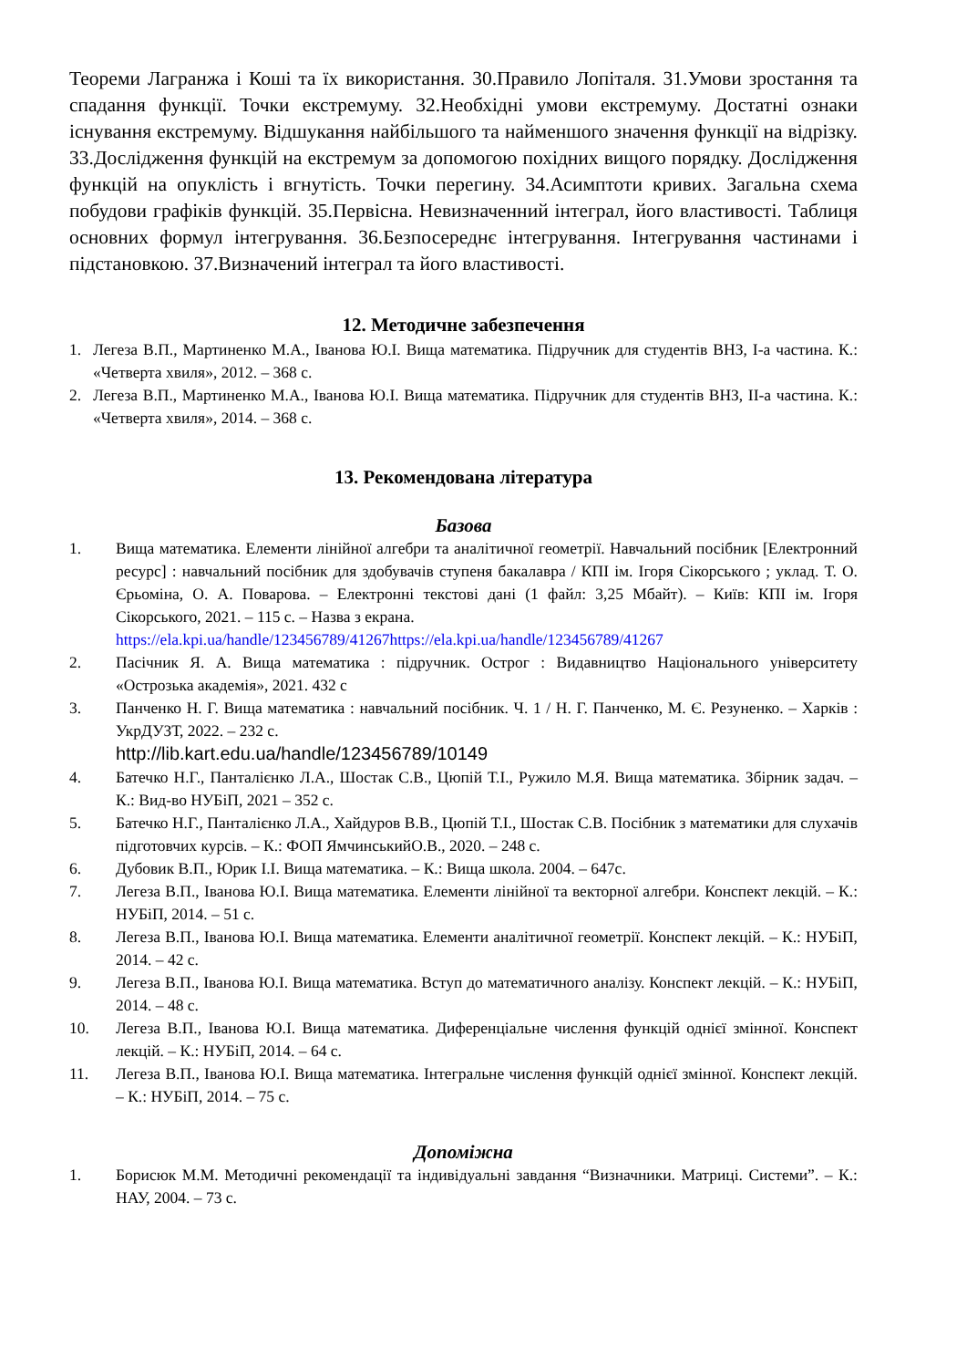Теореми Лагранжа і Коші та їх використання. 30.Правило Лопіталя. 31.Умови зростання та спадання функції. Точки екстремуму. 32.Необхідні умови екстремуму. Достатні ознаки існування екстремуму. Відшукання найбільшого та найменшого значення функції на відрізку. 33.Дослідження функцій на екстремум за допомогою похідних вищого порядку. Дослідження функцій на опуклість і вгнутість. Точки перегину. 34.Асимптоти кривих. Загальна схема побудови графіків функцій. 35.Первісна. Невизначенний інтеграл, його властивості. Таблиця основних формул інтегрування. 36.Безпосереднє інтегрування. Інтегрування частинами і підстановкою. 37.Визначений інтеграл та його властивості.
12. Методичне забезпечення
1. Легеза В.П., Мартиненко М.А., Іванова Ю.І. Вища математика. Підручник для студентів ВНЗ, І-а частина. К.: «Четверта хвиля», 2012. – 368 с.
2. Легеза В.П., Мартиненко М.А., Іванова Ю.І. Вища математика. Підручник для студентів ВНЗ, ІІ-а частина. К.: «Четверта хвиля», 2014. – 368 с.
13. Рекомендована література
Базова
1. Вища математика. Елементи лінійної алгебри та аналітичної геометрії. Навчальний посібник [Електронний ресурс] : навчальний посібник для здобувачів ступеня бакалавра / КПІ ім. Ігоря Сікорського ; уклад. Т. О. Єрьоміна, О. А. Поварова. – Електронні текстові дані (1 файл: 3,25 Мбайт). – Київ: КПІ ім. Ігоря Сікорського, 2021. – 115 с. – Назва з екрана.
https://ela.kpi.ua/handle/123456789/41267https://ela.kpi.ua/handle/123456789/41267
2. Пасічник Я. А. Вища математика : підручник. Острог : Видавництво Національного університету «Острозька академія», 2021. 432 с
3. Панченко Н. Г. Вища математика : навчальний посібник. Ч. 1 / Н. Г. Панченко, М. Є. Резуненко. – Харків : УкрДУЗТ, 2022. – 232 с.
http://lib.kart.edu.ua/handle/123456789/10149
4. Батечко Н.Г., Панталієнко Л.А., Шостак С.В., Цюпій Т.І., Ружило М.Я. Вища математика. Збірник задач. – К.: Вид-во НУБіП, 2021 – 352 с.
5. Батечко Н.Г., Панталієнко Л.А., Хайдуров В.В., Цюпій Т.І., Шостак С.В. Посібник з математики для слухачів підготовчих курсів. – К.: ФОП ЯмчинськийО.В., 2020. – 248 с.
6. Дубовик В.П., Юрик І.І. Вища математика. – К.: Вища школа. 2004. – 647с.
7. Легеза В.П., Іванова Ю.І. Вища математика. Елементи лінійної та векторної алгебри. Конспект лекцій. – К.: НУБіП, 2014. – 51 с.
8. Легеза В.П., Іванова Ю.І. Вища математика. Елементи аналітичної геометрії. Конспект лекцій. – К.: НУБіП, 2014. – 42 с.
9. Легеза В.П., Іванова Ю.І. Вища математика. Вступ до математичного аналізу. Конспект лекцій. – К.: НУБіП, 2014. – 48 с.
10. Легеза В.П., Іванова Ю.І. Вища математика. Диференціальне числення функцій однієї змінної. Конспект лекцій. – К.: НУБіП, 2014. – 64 с.
11. Легеза В.П., Іванова Ю.І. Вища математика. Інтегральне числення функцій однієї змінної. Конспект лекцій. – К.: НУБіП, 2014. – 75 с.
Допоміжна
1. Борисюк М.М. Методичні рекомендації та індивідуальні завдання “Визначники. Матриці. Системи”. – К.: НАУ, 2004. – 73 с.